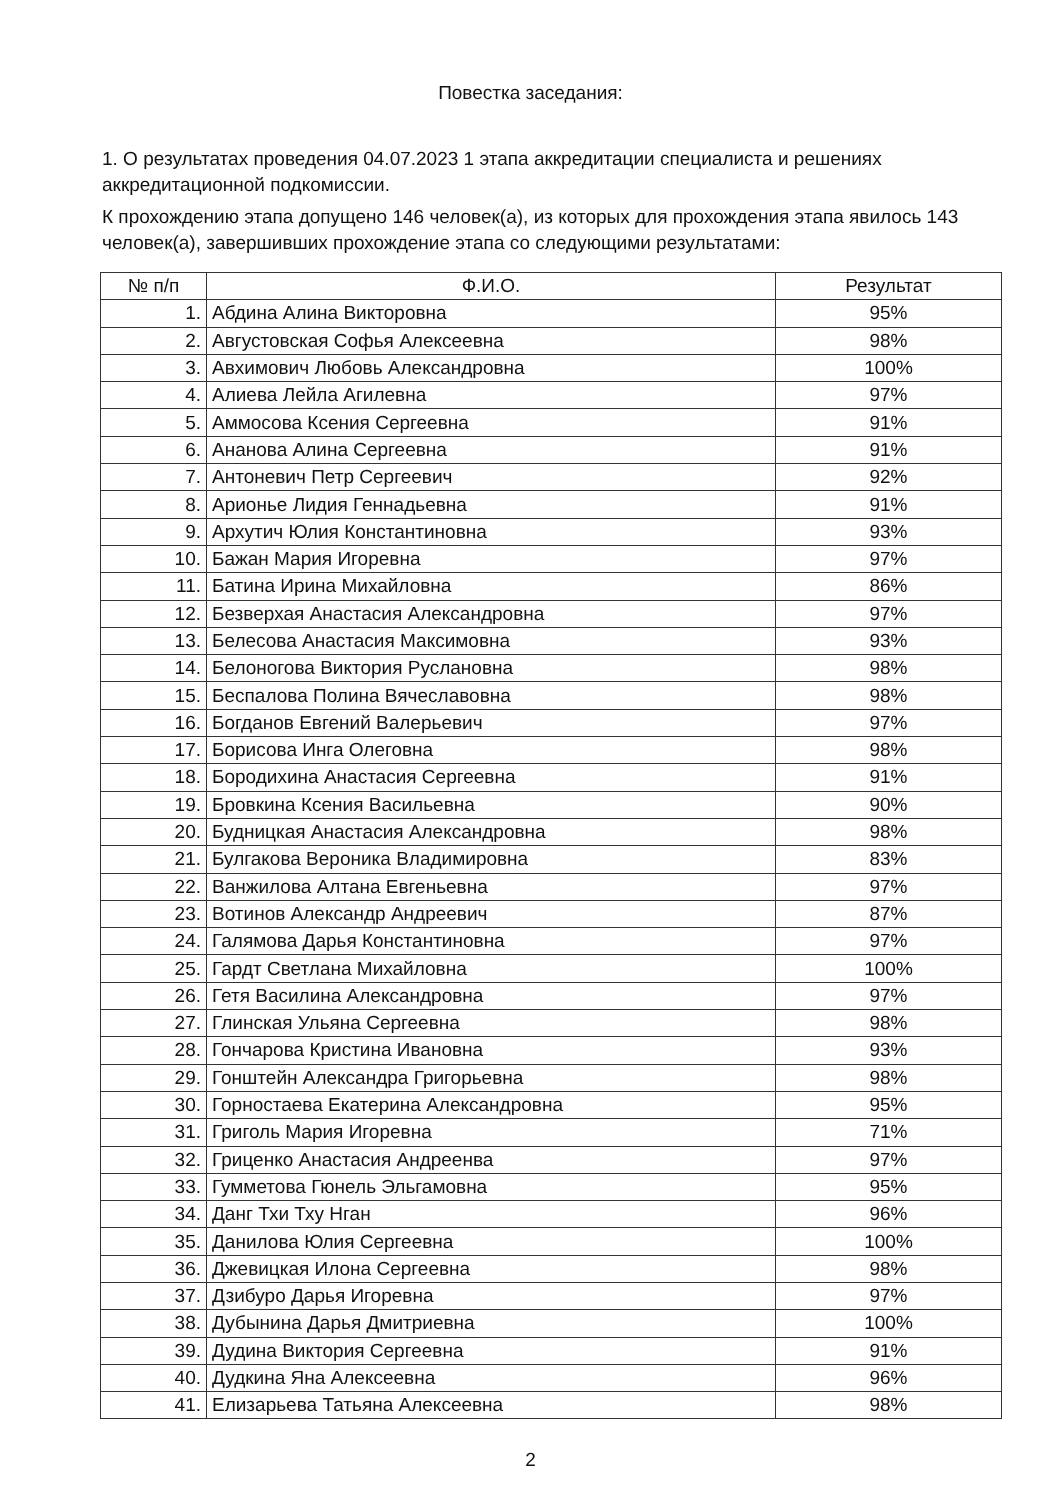Повестка заседания:
1. О результатах проведения 04.07.2023 1 этапа аккредитации специалиста и решениях аккредитационной подкомиссии.
К прохождению этапа допущено 146 человек(а), из которых для прохождения этапа явилось 143 человек(а), завершивших прохождение этапа со следующими результатами:
| № п/п | Ф.И.О. | Результат |
| --- | --- | --- |
| 1. | Абдина Алина Викторовна | 95% |
| 2. | Августовская Софья Алексеевна | 98% |
| 3. | Авхимович Любовь Александровна | 100% |
| 4. | Алиева Лейла Агилевна | 97% |
| 5. | Аммосова Ксения Сергеевна | 91% |
| 6. | Ананова Алина Сергеевна | 91% |
| 7. | Антоневич Петр Сергеевич | 92% |
| 8. | Арионье Лидия Геннадьевна | 91% |
| 9. | Архутич Юлия Константиновна | 93% |
| 10. | Бажан Мария Игоревна | 97% |
| 11. | Батина Ирина Михайловна | 86% |
| 12. | Безверхая Анастасия Александровна | 97% |
| 13. | Белесова Анастасия Максимовна | 93% |
| 14. | Белоногова Виктория Руслановна | 98% |
| 15. | Беспалова Полина Вячеславовна | 98% |
| 16. | Богданов Евгений Валерьевич | 97% |
| 17. | Борисова Инга Олеговна | 98% |
| 18. | Бородихина Анастасия Сергеевна | 91% |
| 19. | Бровкина Ксения Васильевна | 90% |
| 20. | Будницкая Анастасия Александровна | 98% |
| 21. | Булгакова Вероника Владимировна | 83% |
| 22. | Ванжилова Алтана Евгеньевна | 97% |
| 23. | Вотинов Александр Андреевич | 87% |
| 24. | Галямова Дарья Константиновна | 97% |
| 25. | Гардт Светлана Михайловна | 100% |
| 26. | Гетя Василина Александровна | 97% |
| 27. | Глинская Ульяна Сергеевна | 98% |
| 28. | Гончарова Кристина Ивановна | 93% |
| 29. | Гонштейн Александра Григорьевна | 98% |
| 30. | Горностаева Екатерина Александровна | 95% |
| 31. | Григоль Мария Игоревна | 71% |
| 32. | Гриценко Анастасия Андреенва | 97% |
| 33. | Гумметова Гюнель Эльгамовна | 95% |
| 34. | Данг Тхи Тху Нган | 96% |
| 35. | Данилова Юлия Сергеевна | 100% |
| 36. | Джевицкая Илона Сергеевна | 98% |
| 37. | Дзибуро Дарья Игоревна | 97% |
| 38. | Дубынина Дарья Дмитриевна | 100% |
| 39. | Дудина Виктория Сергеевна | 91% |
| 40. | Дудкина Яна Алексеевна | 96% |
| 41. | Елизарьева Татьяна Алексеевна | 98% |
2